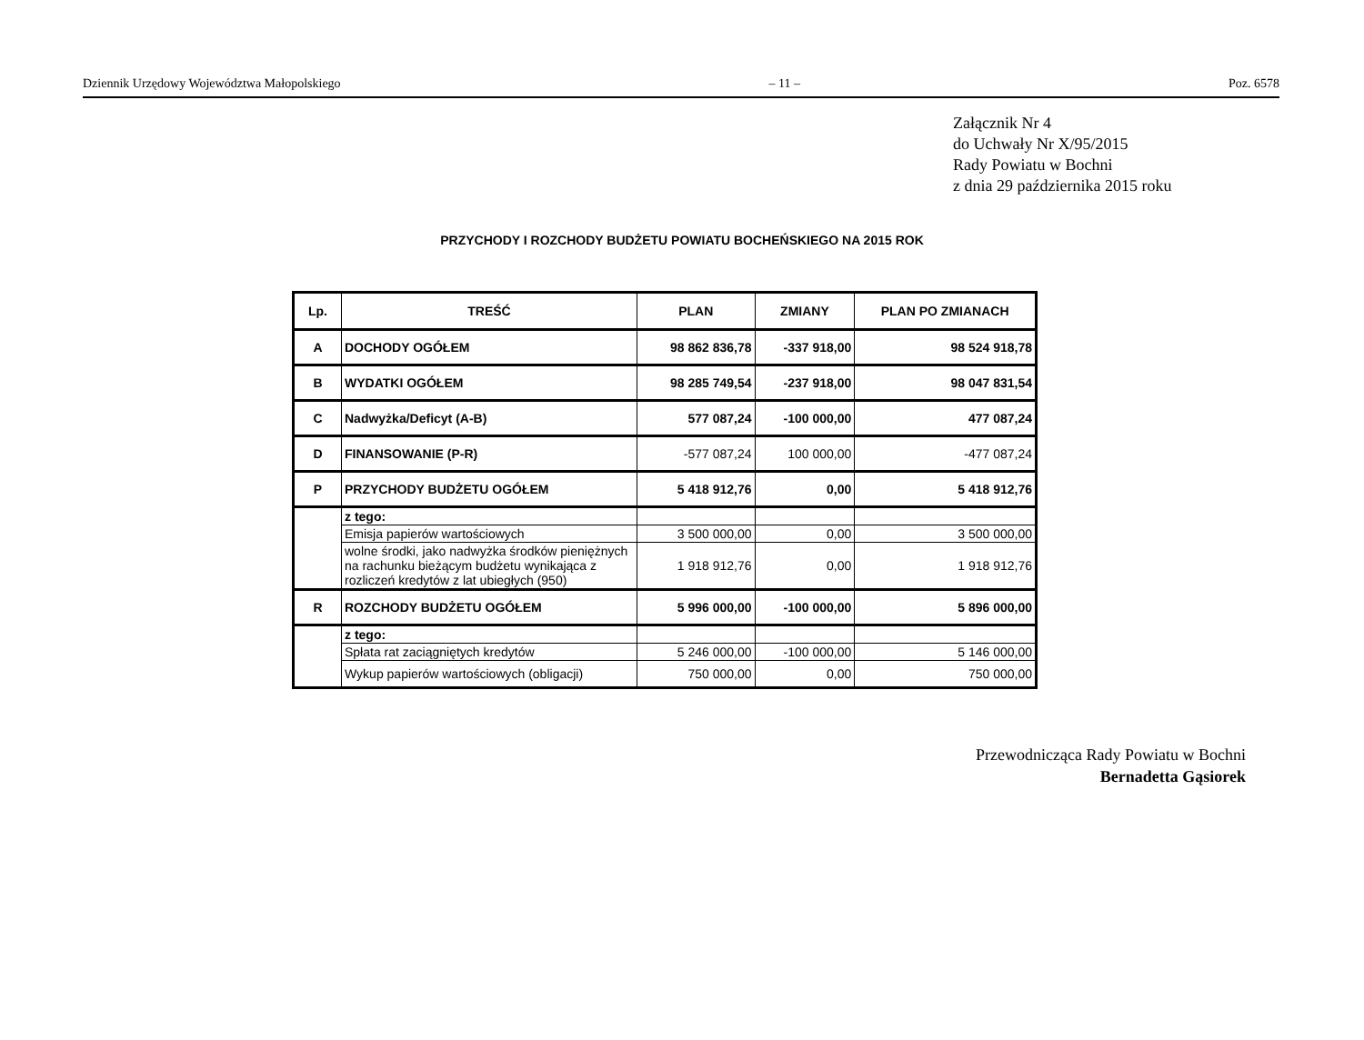Dziennik Urzędowy Województwa Małopolskiego – 11 – Poz. 6578
Załącznik Nr 4
do Uchwały Nr X/95/2015
Rady Powiatu w Bochni
z dnia 29 października 2015 roku
PRZYCHODY I ROZCHODY BUDŻETU POWIATU BOCHEŃSKIEGO NA 2015 ROK
| Lp. | TREŚĆ | PLAN | ZMIANY | PLAN PO ZMIANACH |
| --- | --- | --- | --- | --- |
| A | DOCHODY OGÓŁEM | 98 862 836,78 | -337 918,00 | 98 524 918,78 |
| B | WYDATKI OGÓŁEM | 98 285 749,54 | -237 918,00 | 98 047 831,54 |
| C | Nadwyżka/Deficyt (A-B) | 577 087,24 | -100 000,00 | 477 087,24 |
| D | FINANSOWANIE (P-R) | -577 087,24 | 100 000,00 | -477 087,24 |
| P | PRZYCHODY BUDŻETU OGÓŁEM | 5 418 912,76 | 0,00 | 5 418 912,76 |
| | z tego: | | | |
| | Emisja papierów wartościowych | 3 500 000,00 | 0,00 | 3 500 000,00 |
| | wolne środki, jako nadwyżka środków pieniężnych na rachunku bieżącym budżetu wynikająca z rozliczeń kredytów z lat ubiegłych (950) | 1 918 912,76 | 0,00 | 1 918 912,76 |
| R | ROZCHODY BUDŻETU OGÓŁEM | 5 996 000,00 | -100 000,00 | 5 896 000,00 |
| | z tego: | | | |
| | Spłata rat zaciągniętych kredytów | 5 246 000,00 | -100 000,00 | 5 146 000,00 |
| | Wykup papierów wartościowych (obligacji) | 750 000,00 | 0,00 | 750 000,00 |
Przewodnicząca Rady Powiatu w Bochni
Bernadetta Gąsiorek